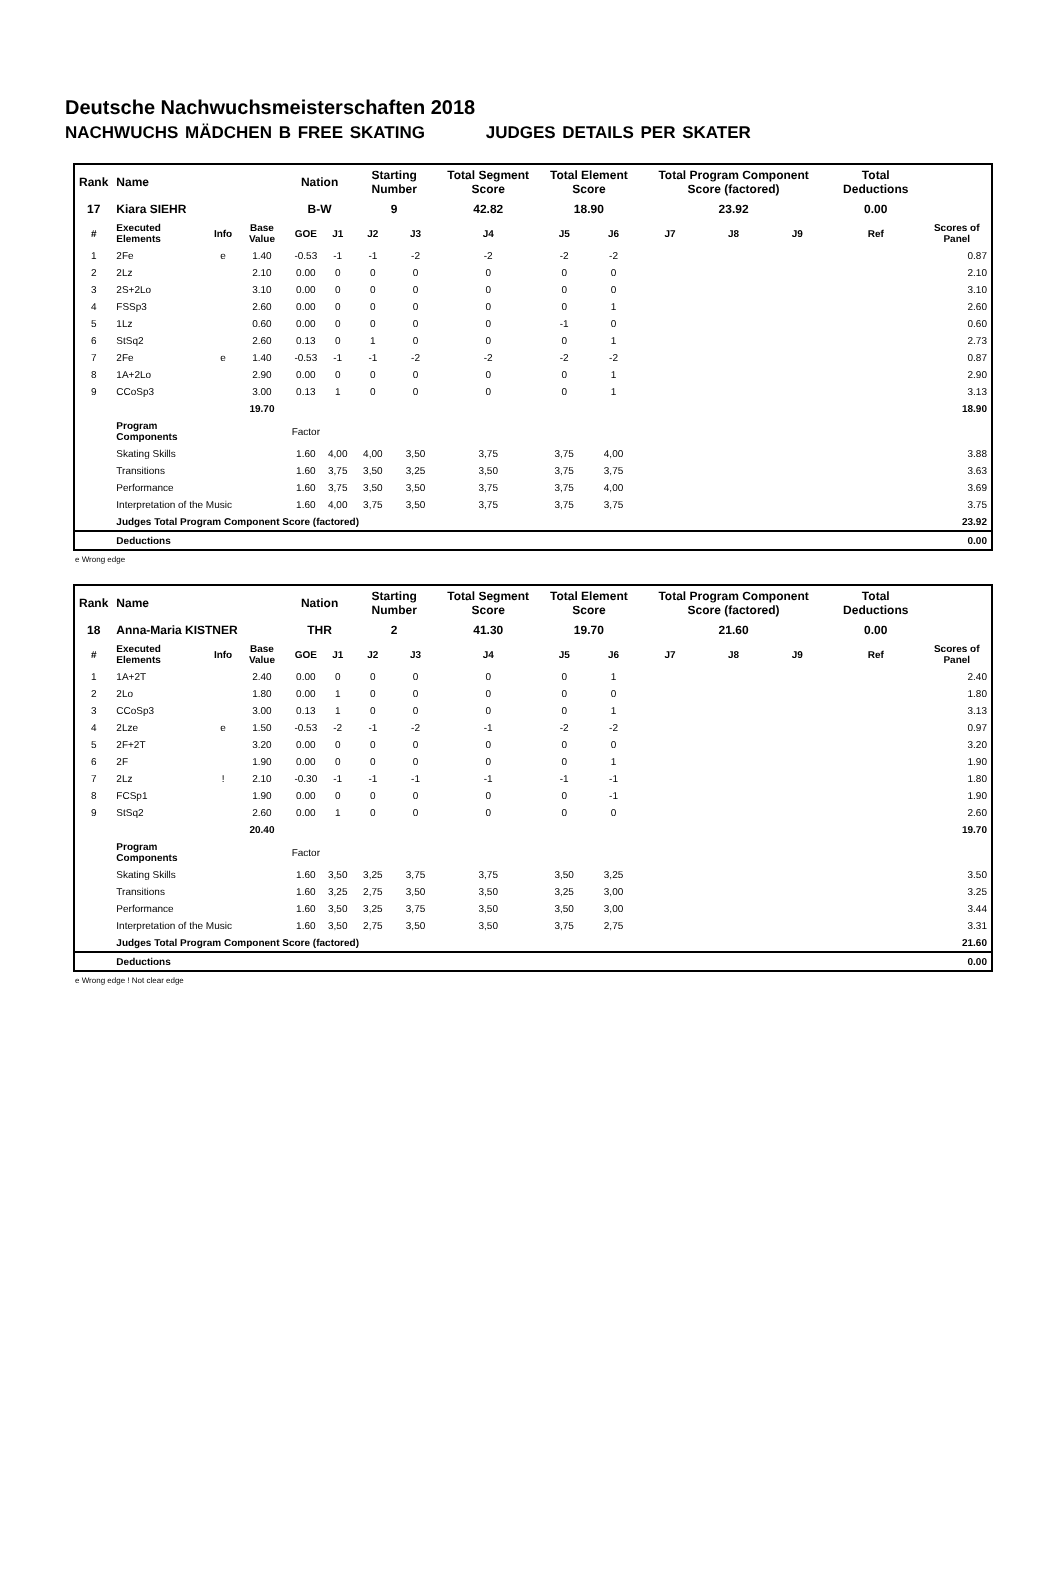Deutsche Nachwuchsmeisterschaften 2018
NACHWUCHS MÄDCHEN B FREE SKATING JUDGES DETAILS PER SKATER
| Rank | Name | | | Nation | | Starting Number | | Total Segment Score | Total Element Score | | Total Program Component Score (factored) | | | Total Deductions | |
| 17 | Kiara SIEHR | | | B-W | | 9 | | 42.82 | 18.90 | | 23.92 | | | 0.00 | |
| # | Executed Elements | Info | Base Value | GOE | J1 | J2 | J3 | J4 | J5 | J6 | J7 | J8 | J9 | Ref | Scores of Panel |
| 1 | 2Fe | e | 1.40 | -0.53 | -1 | -1 | -2 | -2 | -2 | -2 | | | | | 0.87 |
| 2 | 2Lz | | 2.10 | 0.00 | 0 | 0 | 0 | 0 | 0 | 0 | | | | | 2.10 |
| 3 | 2S+2Lo | | 3.10 | 0.00 | 0 | 0 | 0 | 0 | 0 | 0 | | | | | 3.10 |
| 4 | FSSp3 | | 2.60 | 0.00 | 0 | 0 | 0 | 0 | 0 | 1 | | | | | 2.60 |
| 5 | 1Lz | | 0.60 | 0.00 | 0 | 0 | 0 | 0 | -1 | 0 | | | | | 0.60 |
| 6 | StSq2 | | 2.60 | 0.13 | 0 | 1 | 0 | 0 | 0 | 1 | | | | | 2.73 |
| 7 | 2Fe | e | 1.40 | -0.53 | -1 | -1 | -2 | -2 | -2 | -2 | | | | | 0.87 |
| 8 | 1A+2Lo | | 2.90 | 0.00 | 0 | 0 | 0 | 0 | 0 | 1 | | | | | 2.90 |
| 9 | CCoSp3 | | 3.00 | 0.13 | 1 | 0 | 0 | 0 | 0 | 1 | | | | | 3.13 |
| | | | 19.70 | | | | | | | | | | | | 18.90 |
| | Program Components | | | Factor | | | | | | | | | | | |
| | Skating Skills | | | 1.60 | 4,00 | 4,00 | 3,50 | 3,75 | 3,75 | 4,00 | | | | | 3.88 |
| | Transitions | | | 1.60 | 3,75 | 3,50 | 3,25 | 3,50 | 3,75 | 3,75 | | | | | 3.63 |
| | Performance | | | 1.60 | 3,75 | 3,50 | 3,50 | 3,75 | 3,75 | 4,00 | | | | | 3.69 |
| | Interpretation of the Music | | | 1.60 | 4,00 | 3,75 | 3,50 | 3,75 | 3,75 | 3,75 | | | | | 3.75 |
| | Judges Total Program Component Score (factored) | | | | | | | | | | | | | | 23.92 |
| | Deductions | | | | | | | | | | | | | | 0.00 |
e Wrong edge
| Rank | Name | | | Nation | | Starting Number | | Total Segment Score | Total Element Score | | Total Program Component Score (factored) | | | Total Deductions | |
| 18 | Anna-Maria KISTNER | | | THR | | 2 | | 41.30 | 19.70 | | 21.60 | | | 0.00 | |
| # | Executed Elements | Info | Base Value | GOE | J1 | J2 | J3 | J4 | J5 | J6 | J7 | J8 | J9 | Ref | Scores of Panel |
| 1 | 1A+2T | | 2.40 | 0.00 | 0 | 0 | 0 | 0 | 0 | 1 | | | | | 2.40 |
| 2 | 2Lo | | 1.80 | 0.00 | 1 | 0 | 0 | 0 | 0 | 0 | | | | | 1.80 |
| 3 | CCoSp3 | | 3.00 | 0.13 | 1 | 0 | 0 | 0 | 0 | 1 | | | | | 3.13 |
| 4 | 2Lze | e | 1.50 | -0.53 | -2 | -1 | -2 | -1 | -2 | -2 | | | | | 0.97 |
| 5 | 2F+2T | | 3.20 | 0.00 | 0 | 0 | 0 | 0 | 0 | 0 | | | | | 3.20 |
| 6 | 2F | | 1.90 | 0.00 | 0 | 0 | 0 | 0 | 0 | 1 | | | | | 1.90 |
| 7 | 2Lz | ! | 2.10 | -0.30 | -1 | -1 | -1 | -1 | -1 | -1 | | | | | 1.80 |
| 8 | FCSp1 | | 1.90 | 0.00 | 0 | 0 | 0 | 0 | 0 | -1 | | | | | 1.90 |
| 9 | StSq2 | | 2.60 | 0.00 | 1 | 0 | 0 | 0 | 0 | 0 | | | | | 2.60 |
| | | | 20.40 | | | | | | | | | | | | 19.70 |
| | Program Components | | | Factor | | | | | | | | | | | |
| | Skating Skills | | | 1.60 | 3,50 | 3,25 | 3,75 | 3,75 | 3,50 | 3,25 | | | | | 3.50 |
| | Transitions | | | 1.60 | 3,25 | 2,75 | 3,50 | 3,50 | 3,25 | 3,00 | | | | | 3.25 |
| | Performance | | | 1.60 | 3,50 | 3,25 | 3,75 | 3,50 | 3,50 | 3,00 | | | | | 3.44 |
| | Interpretation of the Music | | | 1.60 | 3,50 | 2,75 | 3,50 | 3,50 | 3,75 | 2,75 | | | | | 3.31 |
| | Judges Total Program Component Score (factored) | | | | | | | | | | | | | | 21.60 |
| | Deductions | | | | | | | | | | | | | | 0.00 |
e Wrong edge ! Not clear edge